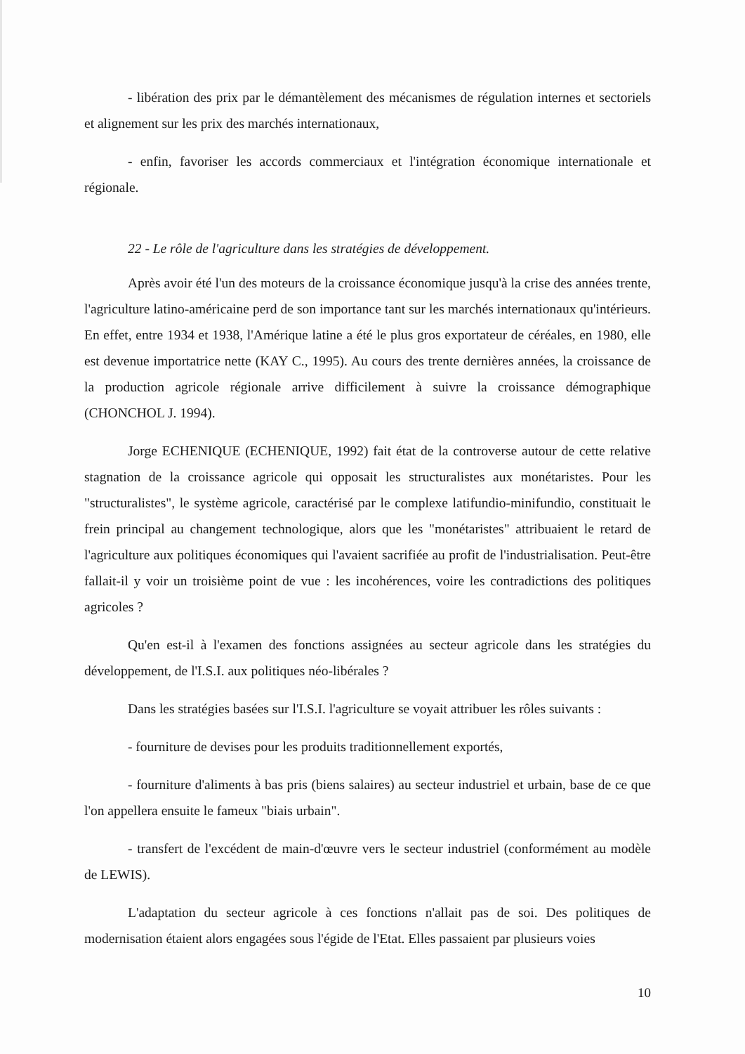- libération des prix par le démantèlement des mécanismes de régulation internes et sectoriels et alignement sur les prix des marchés internationaux,
- enfin, favoriser les accords commerciaux et l'intégration économique internationale et régionale.
22 - Le rôle de l'agriculture dans les stratégies de développement.
Après avoir été l'un des moteurs de la croissance économique jusqu'à la crise des années trente, l'agriculture latino-américaine perd de son importance tant sur les marchés internationaux qu'intérieurs. En effet, entre 1934 et 1938, l'Amérique latine a été le plus gros exportateur de céréales, en 1980, elle est devenue importatrice nette (KAY C., 1995). Au cours des trente dernières années, la croissance de la production agricole régionale arrive difficilement à suivre la croissance démographique (CHONCHOL J. 1994).
Jorge ECHENIQUE (ECHENIQUE, 1992) fait état de la controverse autour de cette relative stagnation de la croissance agricole qui opposait les structuralistes aux monétaristes. Pour les "structuralistes", le système agricole, caractérisé par le complexe latifundio-minifundio, constituait le frein principal au changement technologique, alors que les "monétaristes" attribuaient le retard de l'agriculture aux politiques économiques qui l'avaient sacrifiée au profit de l'industrialisation. Peut-être fallait-il y voir un troisième point de vue : les incohérences, voire les contradictions des politiques agricoles ?
Qu'en est-il à l'examen des fonctions assignées au secteur agricole dans les stratégies du développement, de l'I.S.I. aux politiques néo-libérales ?
Dans les stratégies basées sur l'I.S.I. l'agriculture se voyait attribuer les rôles suivants :
- fourniture de devises pour les produits traditionnellement exportés,
- fourniture d'aliments à bas pris (biens salaires) au secteur industriel et urbain, base de ce que l'on appellera ensuite le fameux "biais urbain".
- transfert de l'excédent de main-d'œuvre vers le secteur industriel (conformément au modèle de LEWIS).
L'adaptation du secteur agricole à ces fonctions n'allait pas de soi. Des politiques de modernisation étaient alors engagées sous l'égide de l'Etat. Elles passaient par plusieurs voies
10